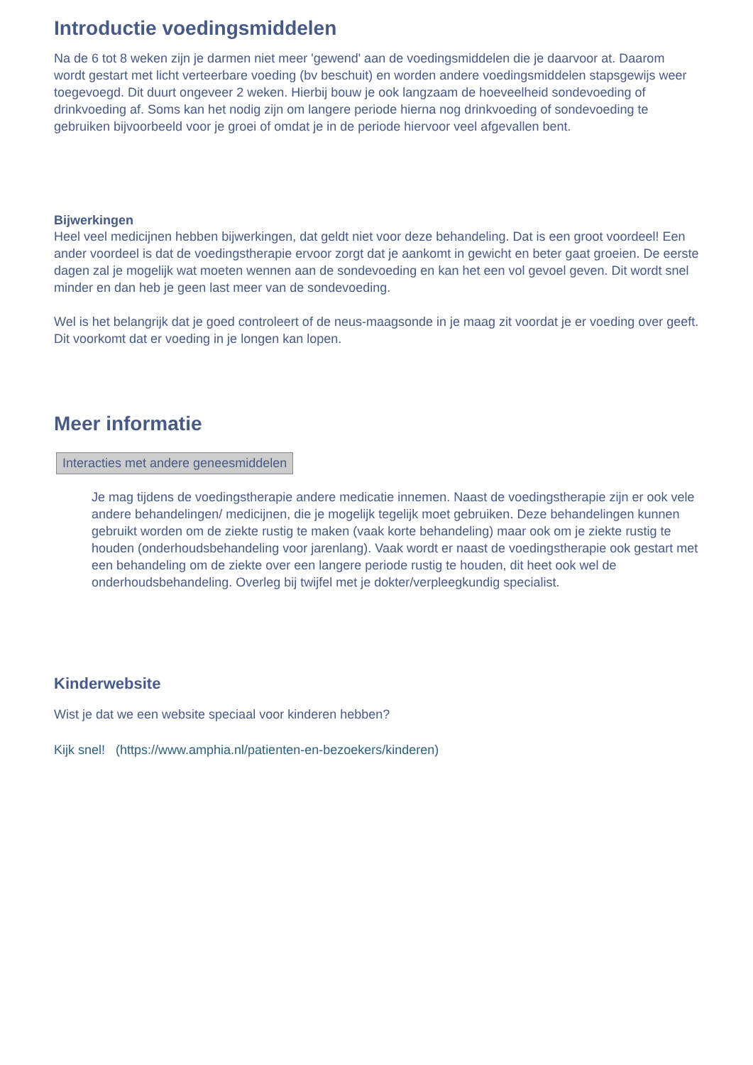Introductie voedingsmiddelen
Na de 6 tot 8 weken zijn je darmen niet meer 'gewend' aan de voedingsmiddelen die je daarvoor at. Daarom wordt gestart met licht verteerbare voeding (bv beschuit) en worden andere voedingsmiddelen stapsgewijs weer toegevoegd. Dit duurt ongeveer 2 weken. Hierbij bouw je ook langzaam de hoeveelheid sondevoeding of drinkvoeding af. Soms kan het nodig zijn om langere periode hierna nog drinkvoeding of sondevoeding te gebruiken bijvoorbeeld voor je groei of omdat je in de periode hiervoor veel afgevallen bent.
Bijwerkingen
Heel veel medicijnen hebben bijwerkingen, dat geldt niet voor deze behandeling. Dat is een groot voordeel! Een ander voordeel is dat de voedingstherapie ervoor zorgt dat je aankomt in gewicht en beter gaat groeien. De eerste dagen zal je mogelijk wat moeten wennen aan de sondevoeding en kan het een vol gevoel geven. Dit wordt snel minder en dan heb je geen last meer van de sondevoeding.
Wel is het belangrijk dat je goed controleert of de neus-maagsonde in je maag zit voordat je er voeding over geeft. Dit voorkomt dat er voeding in je longen kan lopen.
Meer informatie
Interacties met andere geneesmiddelen
Je mag tijdens de voedingstherapie andere medicatie innemen. Naast de voedingstherapie zijn er ook vele andere behandelingen/ medicijnen, die je mogelijk tegelijk moet gebruiken. Deze behandelingen kunnen gebruikt worden om de ziekte rustig te maken (vaak korte behandeling) maar ook om je ziekte rustig te houden (onderhoudsbehandeling voor jarenlang). Vaak wordt er naast de voedingstherapie ook gestart met een behandeling om de ziekte over een langere periode rustig te houden, dit heet ook wel de onderhoudsbehandeling. Overleg bij twijfel met je dokter/verpleegkundig specialist.
Kinderwebsite
Wist je dat we een website speciaal voor kinderen hebben?
Kijk snel! (https://www.amphia.nl/patienten-en-bezoekers/kinderen)